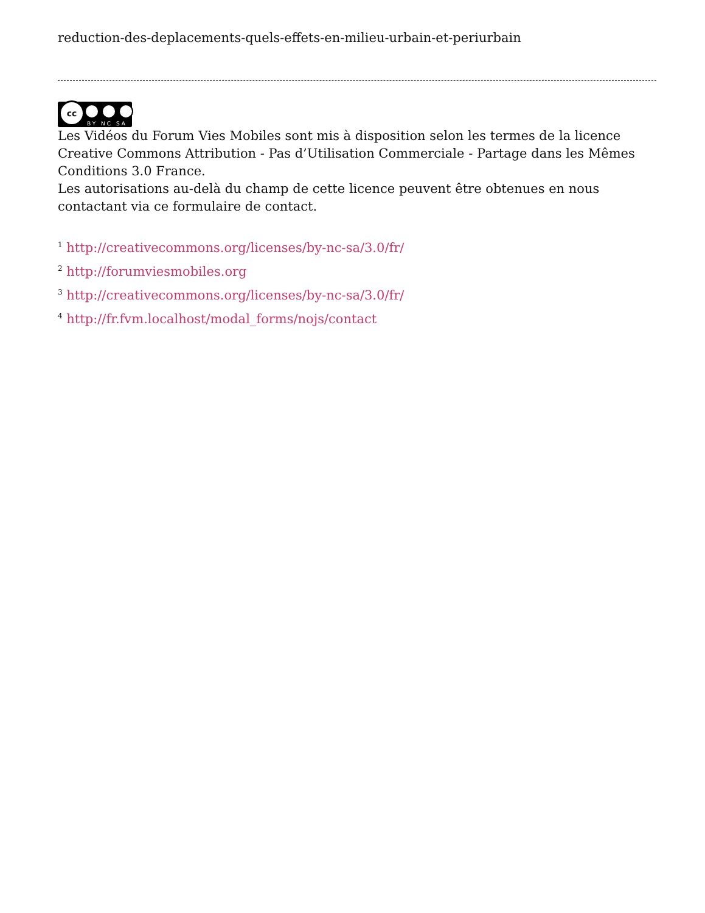reduction-des-deplacements-quels-effets-en-milieu-urbain-et-periurbain
cc
BY NC SA
Les Vidéos du Forum Vies Mobiles sont mis à disposition selon les termes de la licence Creative Commons Attribution - Pas d’Utilisation Commerciale - Partage dans les Mêmes Conditions 3.0 France.
Les autorisations au-delà du champ de cette licence peuvent être obtenues en nous contactant via ce formulaire de contact.
<sup>1</sup> http://creativecommons.org/licenses/by-nc-sa/3.0/fr/
<sup>2</sup> http://forumviesmobiles.org
<sup>3</sup> http://creativecommons.org/licenses/by-nc-sa/3.0/fr/
<sup>4</sup> http://fr.fvm.localhost/modal_forms/nojs/contact